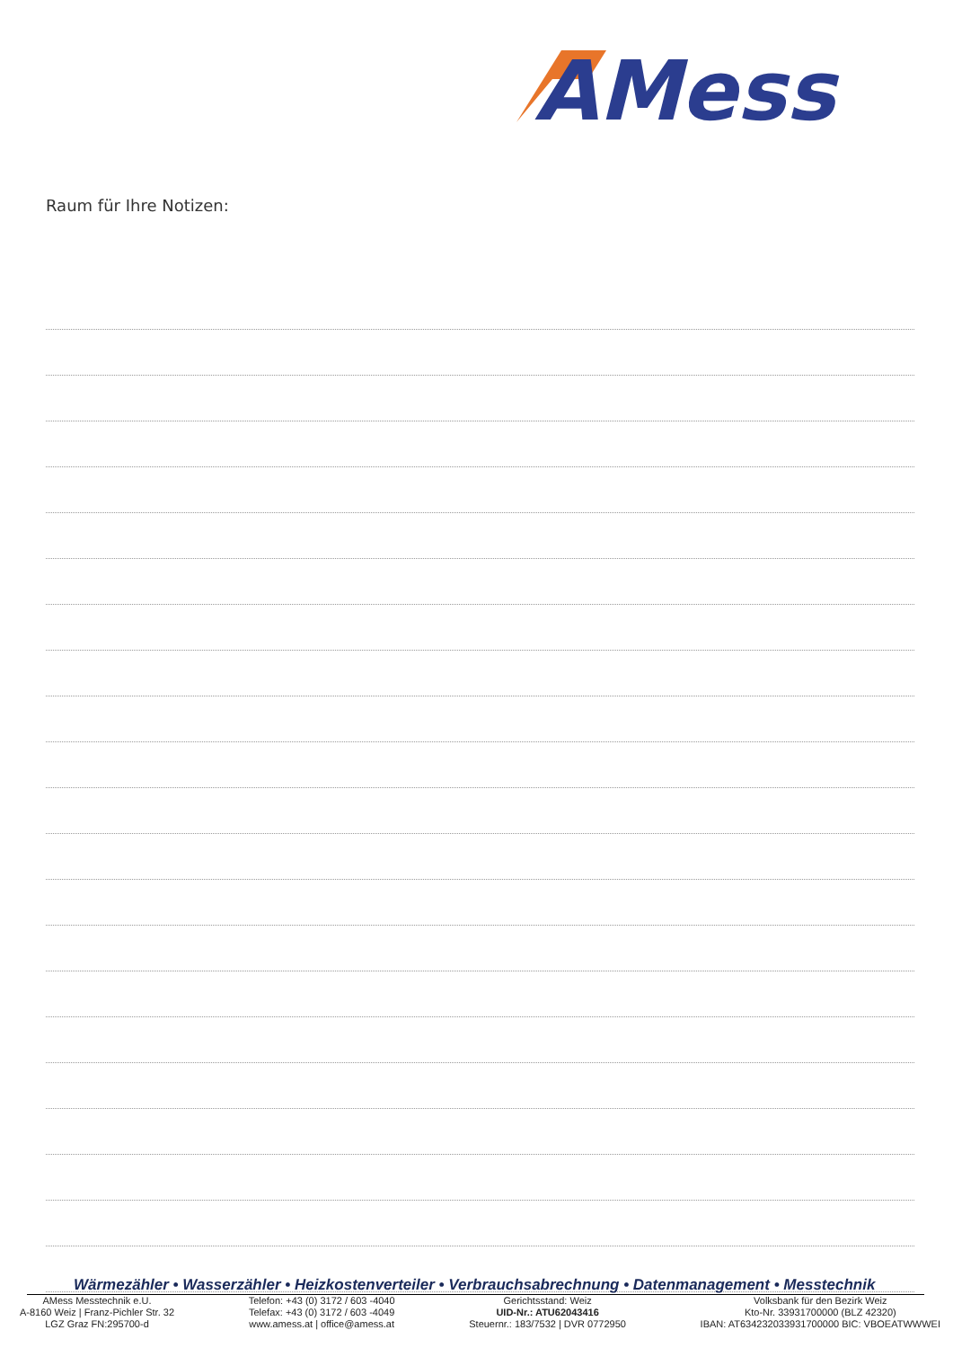AMess
Raum für Ihre Notizen:
Wärmezähler • Wasserzähler • Heizkostenverteiler • Verbrauchsabrechnung • Datenmanagement • Messtechnik
AMess Messtechnik e.U.
A-8160 Weiz | Franz-Pichler Str. 32
LGZ Graz FN:295700-d
Telefon: +43 (0) 3172 / 603 -4040
Telefax: +43 (0) 3172 / 603 -4049
www.amess.at | office@amess.at
Gerichtsstand: Weiz
UID-Nr.: ATU62043416
Steuernr.: 183/7532 | DVR 0772950
Volksbank für den Bezirk Weiz
Kto-Nr. 33931700000 (BLZ 42320)
IBAN: AT634232033931700000 BIC: VBOEATWWWEI